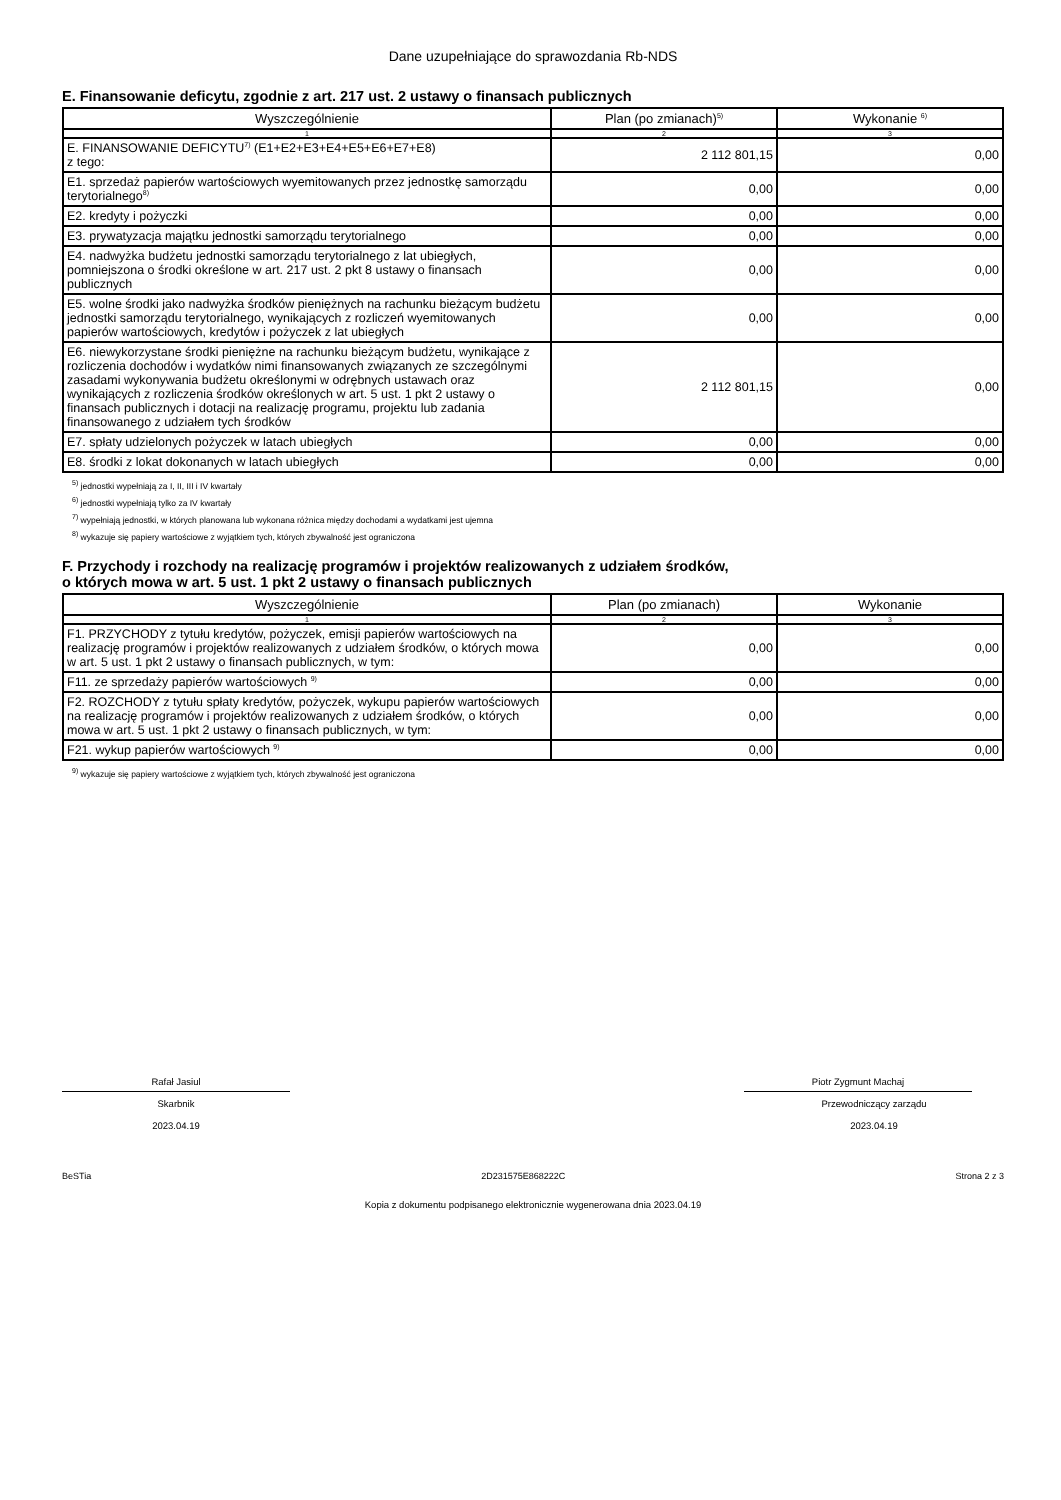Dane uzupełniające do sprawozdania Rb-NDS
E. Finansowanie deficytu, zgodnie z art. 217 ust. 2 ustawy o finansach publicznych
| Wyszczególnienie | Plan (po zmianach)<sup>5)</sup> | Wykonanie <sup>6)</sup> |
| --- | --- | --- |
| 1 | 2 | 3 |
| E. FINANSOWANIE DEFICYTU<sup>7)</sup> (E1+E2+E3+E4+E5+E6+E7+E8) z tego: | 2 112 801,15 | 0,00 |
| E1. sprzedaż papierów wartościowych wyemitowanych przez jednostkę samorządu terytorialnego<sup>8)</sup> | 0,00 | 0,00 |
| E2. kredyty i pożyczki | 0,00 | 0,00 |
| E3. prywatyzacja majątku jednostki samorządu terytorialnego | 0,00 | 0,00 |
| E4. nadwyżka budżetu jednostki samorządu terytorialnego z lat ubiegłych, pomniejszona o środki określone w art. 217 ust. 2 pkt 8 ustawy o finansach publicznych | 0,00 | 0,00 |
| E5. wolne środki jako nadwyżka środków pieniężnych na rachunku bieżącym budżetu jednostki samorządu terytorialnego, wynikających z rozliczeń wyemitowanych papierów wartościowych, kredytów i pożyczek z lat ubiegłych | 0,00 | 0,00 |
| E6. niewykorzystane środki pieniężne na rachunku bieżącym budżetu, wynikające z rozliczenia dochodów i wydatków nimi finansowanych związanych ze szczególnymi zasadami wykonywania budżetu określonymi w odrębnych ustawach oraz wynikających z rozliczenia środków określonych w art. 5 ust. 1 pkt 2 ustawy o finansach publicznych i dotacji na realizację programu, projektu lub zadania finansowanego z udziałem tych środków | 2 112 801,15 | 0,00 |
| E7. spłaty udzielonych pożyczek w latach ubiegłych | 0,00 | 0,00 |
| E8. środki z lokat dokonanych w latach ubiegłych | 0,00 | 0,00 |
<sup>5)</sup> jednostki wypełniają za I, II, III i IV kwartały
<sup>6)</sup> jednostki wypełniają tylko za IV kwartały
<sup>7)</sup> wypełniają jednostki, w których planowana lub wykonana różnica między dochodami a wydatkami jest ujemna
<sup>8)</sup> wykazuje się papiery wartościowe z wyjątkiem tych, których zbywalność jest ograniczona
F. Przychody i rozchody na realizację programów i projektów realizowanych z udziałem środków,
o których mowa w art. 5 ust. 1 pkt 2 ustawy o finansach publicznych
| Wyszczególnienie | Plan (po zmianach) | Wykonanie |
| --- | --- | --- |
| 1 | 2 | 3 |
| F1. PRZYCHODY z tytułu kredytów, pożyczek, emisji papierów wartościowych na realizację programów i projektów realizowanych z udziałem środków, o których mowa w art. 5 ust. 1 pkt 2 ustawy o finansach publicznych, w tym: | 0,00 | 0,00 |
| F11. ze sprzedaży papierów wartościowych <sup>9)</sup> | 0,00 | 0,00 |
| F2. ROZCHODY z tytułu spłaty kredytów, pożyczek, wykupu papierów wartościowych na realizację programów i projektów realizowanych z udziałem środków, o których mowa w art. 5 ust. 1 pkt 2 ustawy o finansach publicznych, w tym: | 0,00 | 0,00 |
| F21. wykup papierów wartościowych <sup>9)</sup> | 0,00 | 0,00 |
<sup>9)</sup> wykazuje się papiery wartościowe z wyjątkiem tych, których zbywalność jest ograniczona
Rafał Jasiul
Skarbnik
2023.04.19
Piotr Zygmunt Machaj
Przewodniczący zarządu
2023.04.19
BeSTia 2D231575E868222C Strona 2 z 3
Kopia z dokumentu podpisanego elektronicznie wygenerowana dnia 2023.04.19